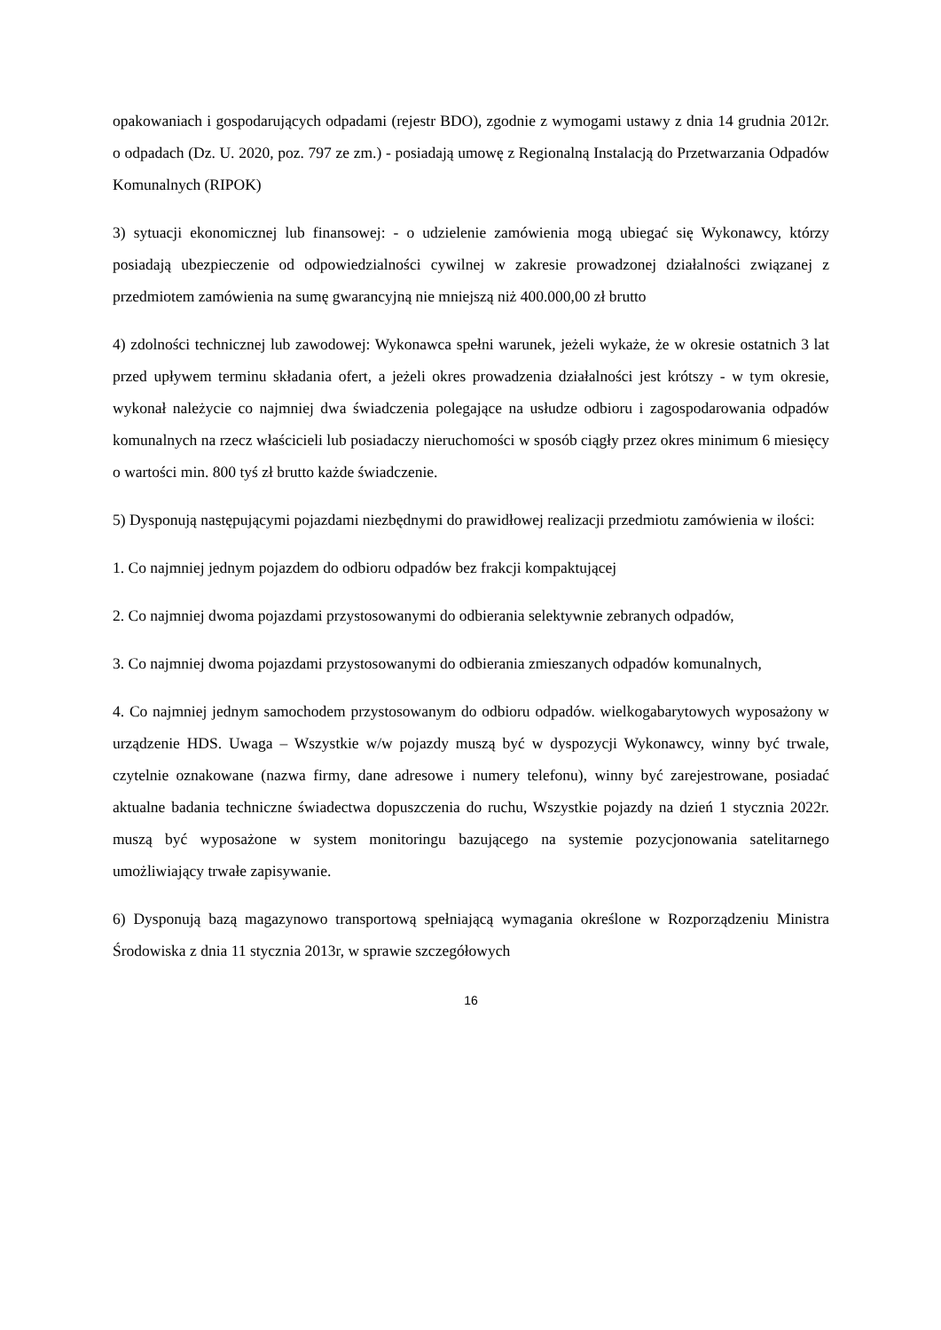opakowaniach i gospodarujących odpadami (rejestr BDO), zgodnie z wymogami ustawy z dnia 14 grudnia 2012r. o odpadach (Dz. U. 2020, poz. 797 ze zm.) - posiadają umowę z Regionalną Instalacją do Przetwarzania Odpadów Komunalnych (RIPOK)
3) sytuacji ekonomicznej lub finansowej: - o udzielenie zamówienia mogą ubiegać się Wykonawcy, którzy posiadają ubezpieczenie od odpowiedzialności cywilnej w zakresie prowadzonej działalności związanej z przedmiotem zamówienia na sumę gwarancyjną nie mniejszą niż 400.000,00 zł brutto
4) zdolności technicznej lub zawodowej: Wykonawca spełni warunek, jeżeli wykaże, że w okresie ostatnich 3 lat przed upływem terminu składania ofert, a jeżeli okres prowadzenia działalności jest krótszy - w tym okresie, wykonał należycie co najmniej dwa świadczenia polegające na usłudze odbioru i zagospodarowania odpadów komunalnych na rzecz właścicieli lub posiadaczy nieruchomości w sposób ciągły przez okres minimum 6 miesięcy o wartości min. 800 tyś zł brutto każde świadczenie.
5) Dysponują następującymi pojazdami niezbędnymi do prawidłowej realizacji przedmiotu zamówienia w ilości:
1. Co najmniej jednym pojazdem do odbioru odpadów bez frakcji kompaktującej
2. Co najmniej dwoma pojazdami przystosowanymi do odbierania selektywnie zebranych odpadów,
3. Co najmniej dwoma pojazdami przystosowanymi do odbierania zmieszanych odpadów komunalnych,
4. Co najmniej jednym samochodem przystosowanym do odbioru odpadów. wielkogabarytowych wyposażony w urządzenie HDS. Uwaga – Wszystkie w/w pojazdy muszą być w dyspozycji Wykonawcy, winny być trwale, czytelnie oznakowane (nazwa firmy, dane adresowe i numery telefonu), winny być zarejestrowane, posiadać aktualne badania techniczne świadectwa dopuszczenia do ruchu, Wszystkie pojazdy na dzień 1 stycznia 2022r. muszą być wyposażone w system monitoringu bazującego na systemie pozycjonowania satelitarnego umożliwiający trwałe zapisywanie.
6) Dysponują bazą magazynowo transportową spełniającą wymagania określone w Rozporządzeniu Ministra Środowiska z dnia 11 stycznia 2013r, w sprawie szczegółowych
16